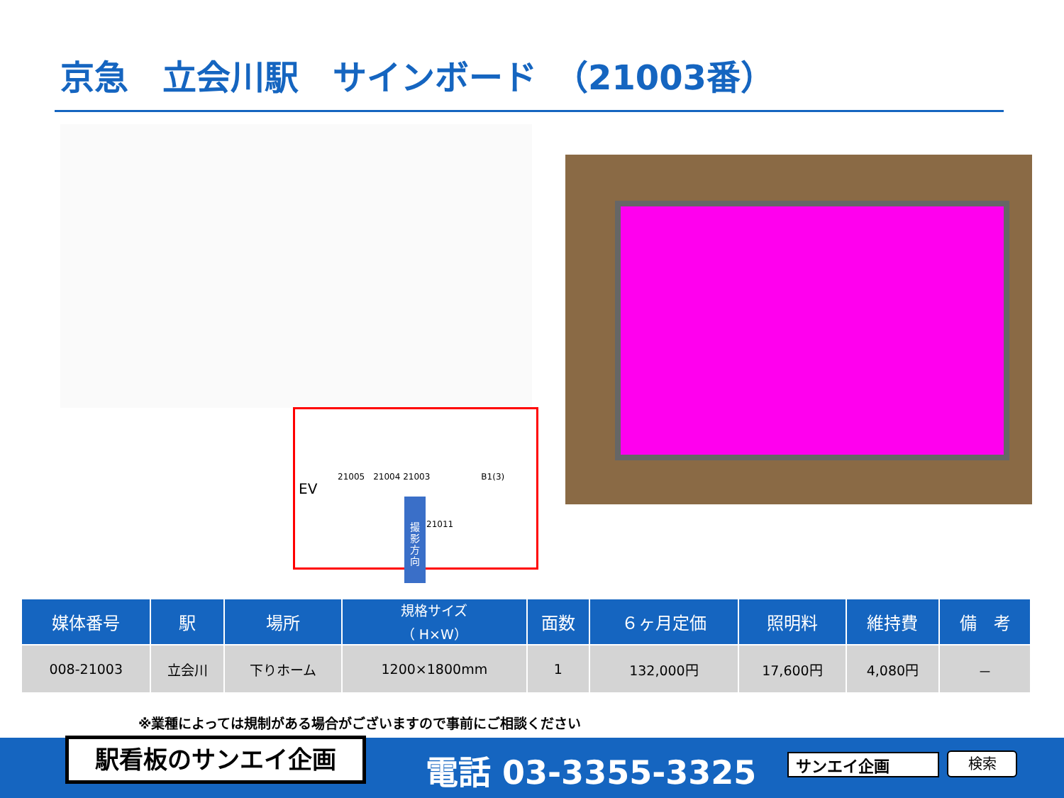京急　立会川駅　サインボード　（21003番）
EV
21005　21004 21003　　　　　　B1(3)
21011
撮
影
方
向
| 媒体番号 | 駅 | 場所 | 規格サイズ （ H×W） | 面数 | ６ヶ月定価 | 照明料 | 維持費 | 備 考 |
| --- | --- | --- | --- | --- | --- | --- | --- | --- |
| 008-21003 | 立会川 | 下りホーム | 1200×1800mm | 1 | 132,000円 | 17,600円 | 4,080円 | － |
※業種によっては規制がある場合がございますので事前にご相談ください
駅看板のサンエイ企画 電話 03-3355-3325 サンエイ企画 検索